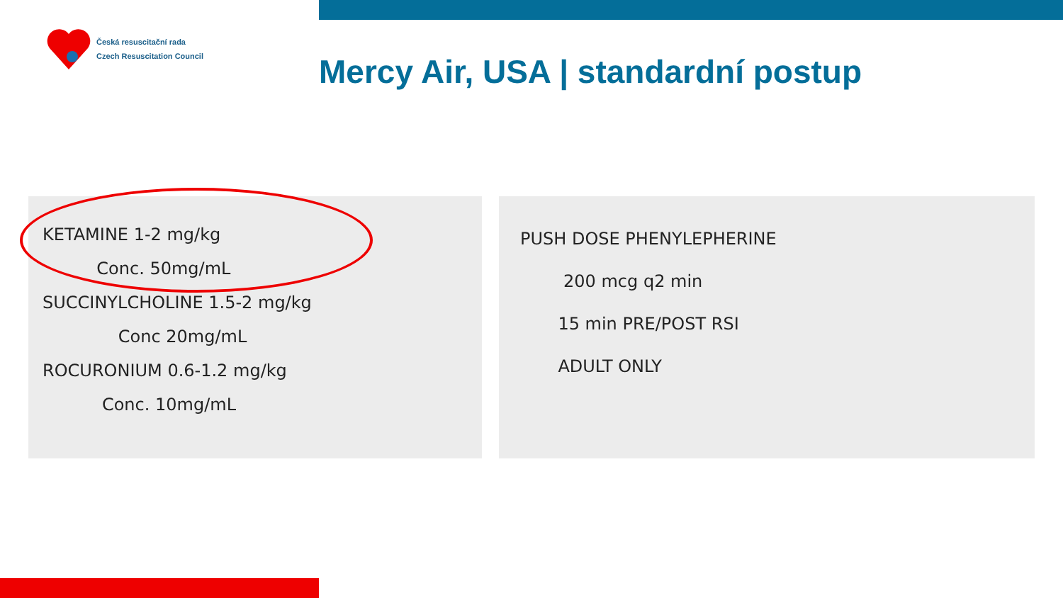Česká resuscitační rada
Czech Resuscitation Council
Mercy Air, USA | standardní postup
KETAMINE 1-2 mg/kg
Conc. 50mg/mL
SUCCINYLCHOLINE 1.5-2 mg/kg
Conc 20mg/mL
ROCURONIUM 0.6-1.2 mg/kg
Conc. 10mg/mL
PUSH DOSE PHENYLEPHERINE
200 mcg q2 min
15 min PRE/POST RSI
ADULT ONLY